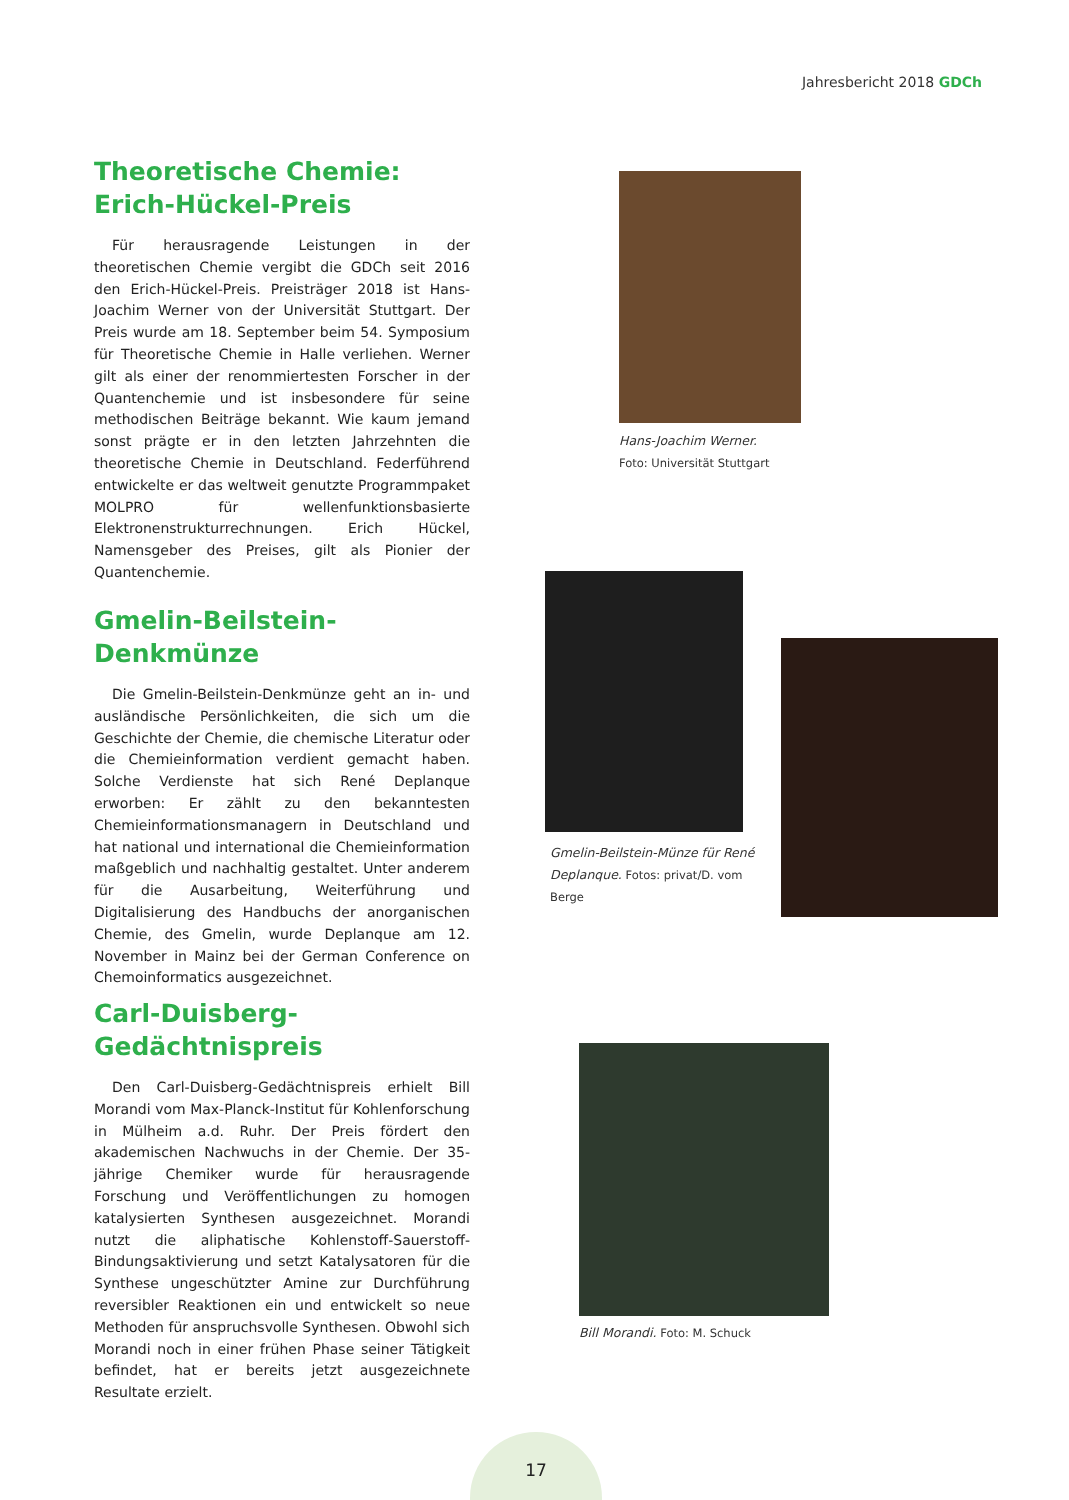Jahresbericht 2018 GDCh
Theoretische Chemie:
Erich-Hückel-Preis
Für herausragende Leistungen in der theoretischen Chemie vergibt die GDCh seit 2016 den Erich-Hückel-Preis. Preisträger 2018 ist Hans-Joachim Werner von der Universität Stuttgart. Der Preis wurde am 18. September beim 54. Symposium für Theoretische Chemie in Halle verliehen. Werner gilt als einer der renommiertesten Forscher in der Quantenchemie und ist insbesondere für seine methodischen Beiträge bekannt. Wie kaum jemand sonst prägte er in den letzten Jahrzehnten die theoretische Chemie in Deutschland. Federführend entwickelte er das weltweit genutzte Programmpaket MOLPRO für wellenfunktionsbasierte Elektronenstrukturrechnungen. Erich Hückel, Namensgeber des Preises, gilt als Pionier der Quantenchemie.
Hans-Joachim Werner.
Foto: Universität Stuttgart
Gmelin-Beilstein-Denkmünze
Die Gmelin-Beilstein-Denkmünze geht an in- und ausländische Persönlichkeiten, die sich um die Geschichte der Chemie, die chemische Literatur oder die Chemieinformation verdient gemacht haben. Solche Verdienste hat sich René Deplanque erworben: Er zählt zu den bekanntesten Chemieinformationsmanagern in Deutschland und hat national und international die Chemieinformation maßgeblich und nachhaltig gestaltet. Unter anderem für die Ausarbeitung, Weiterführung und Digitalisierung des Handbuchs der anorganischen Chemie, des Gmelin, wurde Deplanque am 12. November in Mainz bei der German Conference on Chemoinformatics ausgezeichnet.
Gmelin-Beilstein-Münze für René Deplanque. Fotos: privat/D. vom Berge
Carl-Duisberg-Gedächtnispreis
Den Carl-Duisberg-Gedächtnispreis erhielt Bill Morandi vom Max-Planck-Institut für Kohlenforschung in Mülheim a.d. Ruhr. Der Preis fördert den akademischen Nachwuchs in der Chemie. Der 35-jährige Chemiker wurde für herausragende Forschung und Veröffentlichungen zu homogen katalysierten Synthesen ausgezeichnet. Morandi nutzt die aliphatische Kohlenstoff-Sauerstoff-Bindungsaktivierung und setzt Katalysatoren für die Synthese ungeschützter Amine zur Durchführung reversibler Reaktionen ein und entwickelt so neue Methoden für anspruchsvolle Synthesen. Obwohl sich Morandi noch in einer frühen Phase seiner Tätigkeit befindet, hat er bereits jetzt ausgezeichnete Resultate erzielt.
Bill Morandi. Foto: M. Schuck
17